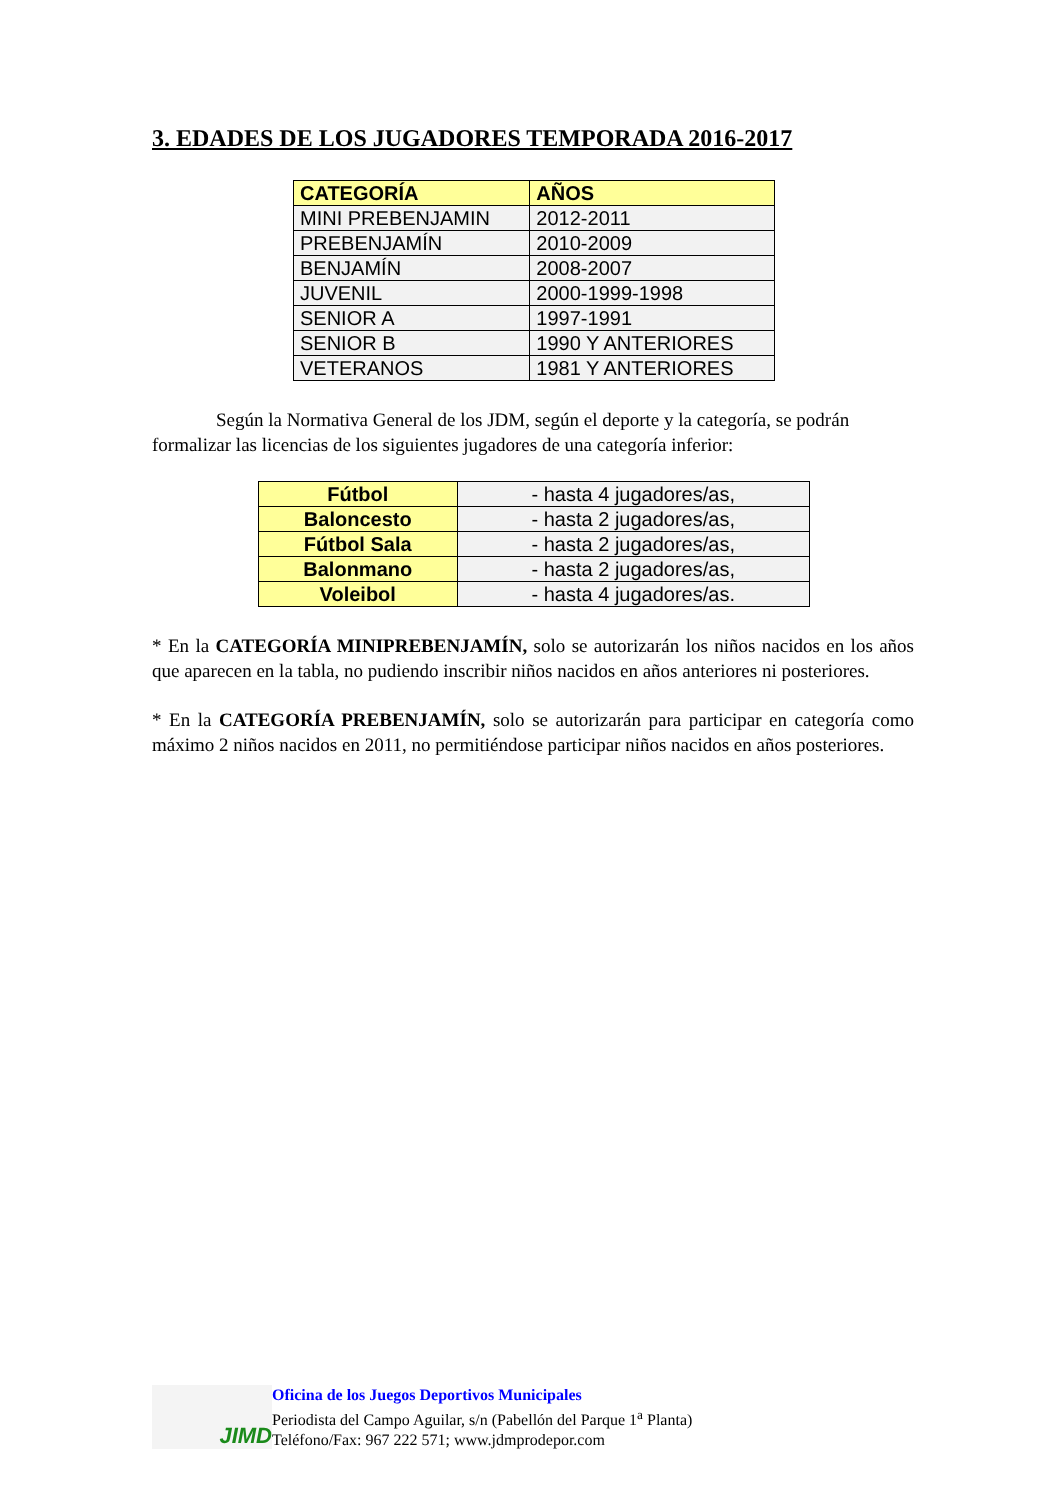3. EDADES DE LOS JUGADORES TEMPORADA 2016-2017
| CATEGORÍA | AÑOS |
| --- | --- |
| MINI PREBENJAMIN | 2012-2011 |
| PREBENJAMÍN | 2010-2009 |
| BENJAMÍN | 2008-2007 |
| JUVENIL | 2000-1999-1998 |
| SENIOR A | 1997-1991 |
| SENIOR B | 1990 Y ANTERIORES |
| VETERANOS | 1981 Y ANTERIORES |
Según la Normativa General de los JDM, según el deporte y la categoría, se podrán formalizar las licencias de los siguientes jugadores de una categoría inferior:
| Fútbol | - hasta 4 jugadores/as, |
| Baloncesto | - hasta 2 jugadores/as, |
| Fútbol Sala | - hasta 2 jugadores/as, |
| Balonmano | - hasta 2 jugadores/as, |
| Voleibol | - hasta 4 jugadores/as. |
* En la CATEGORÍA MINIPREBENJAMÍN, solo se autorizarán los niños nacidos en los años que aparecen en la tabla, no pudiendo inscribir niños nacidos en años anteriores ni posteriores.
* En la CATEGORÍA PREBENJAMÍN, solo se autorizarán para participar en categoría como máximo 2 niños nacidos en 2011, no permitiéndose participar niños nacidos en años posteriores.
JIMD
Oficina de los Juegos Deportivos Municipales
Periodista del Campo Aguilar, s/n (Pabellón del Parque 1<sup>a</sup> Planta)
Teléfono/Fax: 967 222 571; www.jdmprodepor.com